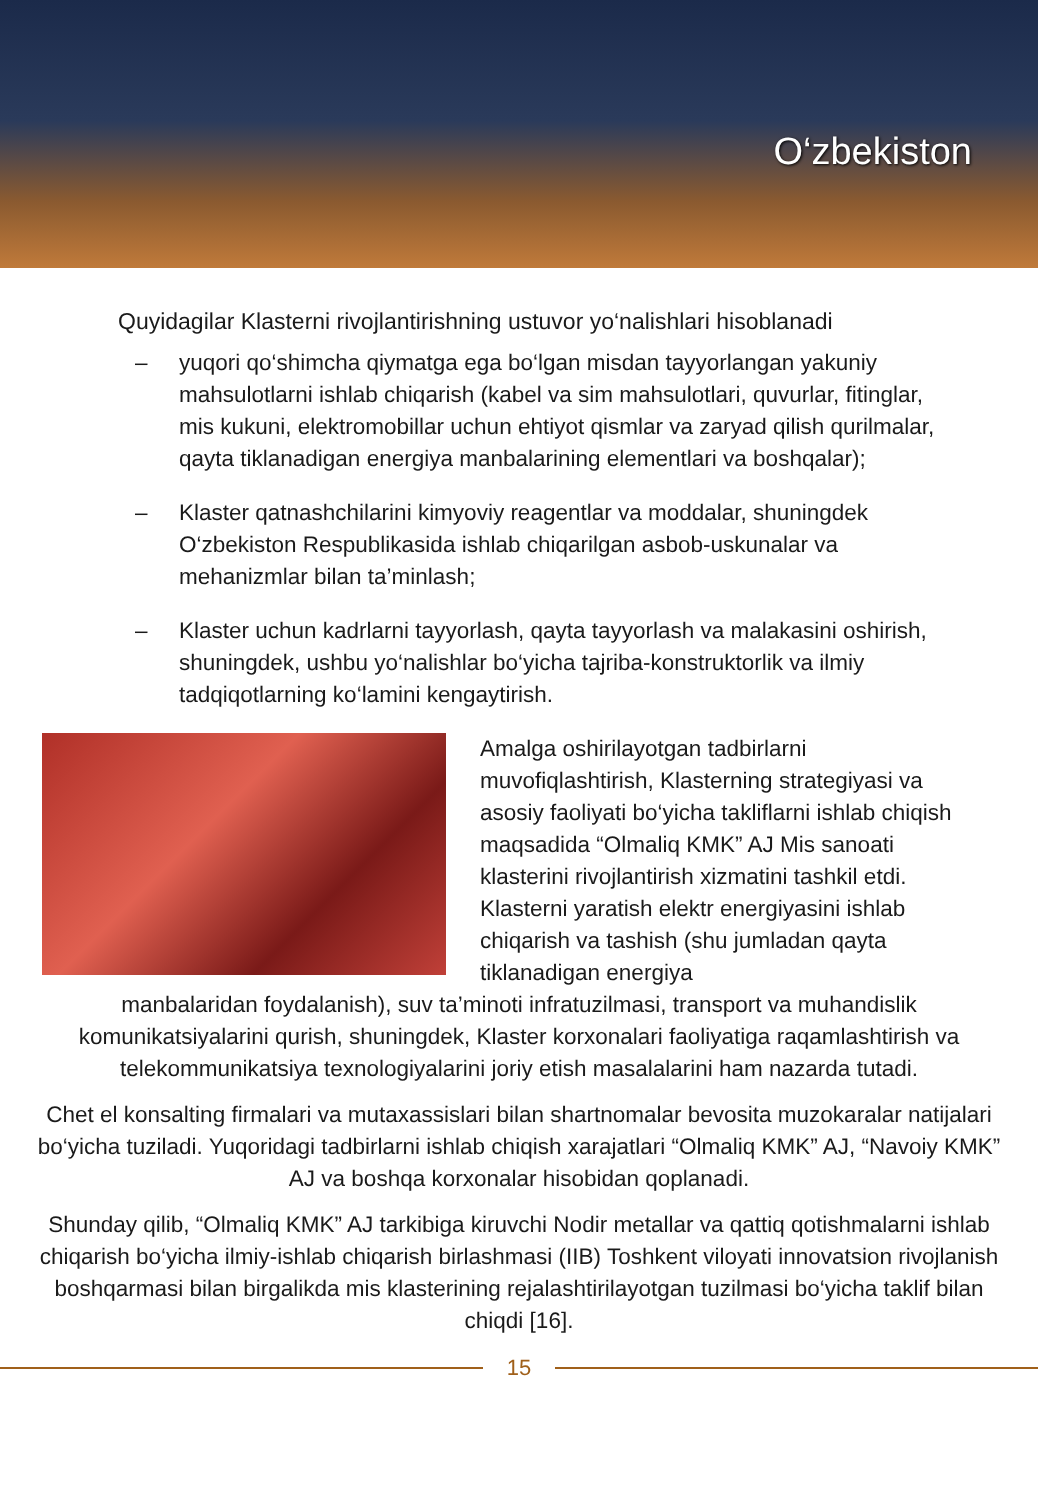O‘zbekiston
Quyidagilar Klasterni rivojlantirishning ustuvor yo‘nalishlari hisoblanadi
– yuqori qo‘shimcha qiymatga ega bo‘lgan misdan tayyorlangan yakuniy mahsulotlarni ishlab chiqarish (kabel va sim mahsulotlari, quvurlar, fitinglar, mis kukuni, elektromobillar uchun ehtiyot qismlar va zaryad qilish qurilmalar, qayta tiklanadigan energiya manbalarining elementlari va boshqalar);
– Klaster qatnashchilarini kimyoviy reagentlar va moddalar, shuningdek O‘zbekiston Respublikasida ishlab chiqarilgan asbob-uskunalar va mehanizmlar bilan ta’minlash;
– Klaster uchun kadrlarni tayyorlash, qayta tayyorlash va malakasini oshirish, shuningdek, ushbu yo‘nalishlar bo‘yicha tajriba-konstruktorlik va ilmiy tadqiqotlarning ko‘lamini kengaytirish.
Amalga oshirilayotgan tadbirlarni muvofiqlashtirish, Klasterning strategiyasi va asosiy faoliyati bo‘yicha takliflarni ishlab chiqish maqsadida “Olmaliq KMK” AJ Mis sanoati klasterini rivojlantirish xizmatini tashkil etdi. Klasterni yaratish elektr energiyasini ishlab chiqarish va tashish (shu jumladan qayta tiklanadigan energiya
manbalaridan foydalanish), suv ta’minoti infratuzilmasi, transport va muhandislik komunikatsiyalarini qurish, shuningdek, Klaster korxonalari faoliyatiga raqamlashtirish va telekommunikatsiya texnologiyalarini joriy etish masalalarini ham nazarda tutadi.
Chet el konsalting firmalari va mutaxassislari bilan shartnomalar bevosita muzokaralar natijalari bo‘yicha tuziladi. Yuqoridagi tadbirlarni ishlab chiqish xarajatlari “Olmaliq KMK” AJ, “Navoiy KMK” AJ va boshqa korxonalar hisobidan qoplanadi.
Shunday qilib, “Olmaliq KMK” AJ tarkibiga kiruvchi Nodir metallar va qattiq qotishmalarni ishlab chiqarish bo‘yicha ilmiy-ishlab chiqarish birlashmasi (IIB) Toshkent viloyati innovatsion rivojlanish boshqarmasi bilan birgalikda mis klasterining rejalashtirilayotgan tuzilmasi bo‘yicha taklif bilan chiqdi [16].
15